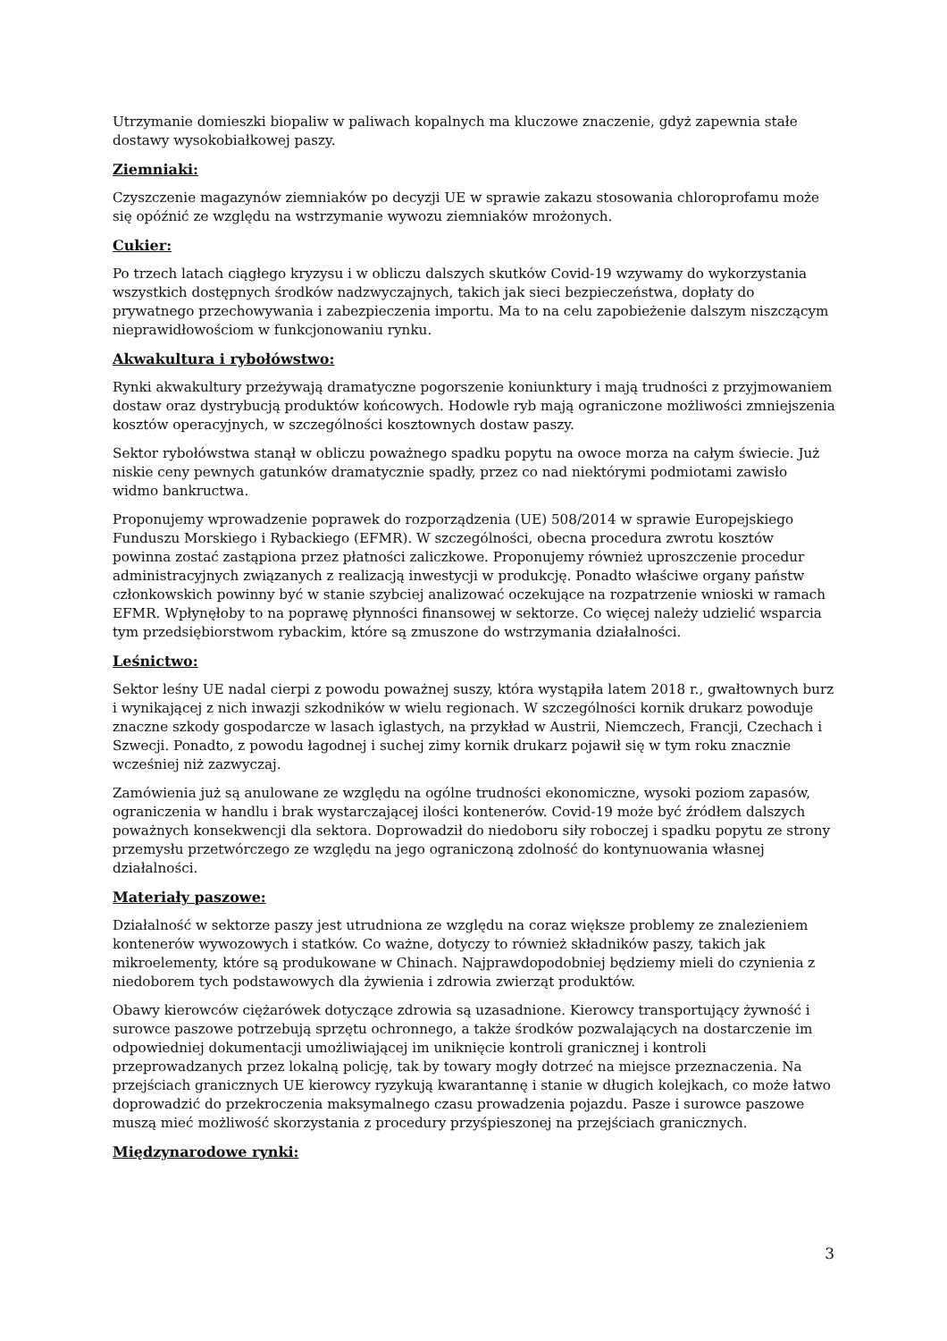Utrzymanie domieszki biopaliw w paliwach kopalnych ma kluczowe znaczenie, gdyż zapewnia stałe dostawy wysokobiałkowej paszy.
Ziemniaki:
Czyszczenie magazynów ziemniaków po decyzji UE w sprawie zakazu stosowania chloroprofamu może się opóźnić ze względu na wstrzymanie wywozu ziemniaków mrożonych.
Cukier:
Po trzech latach ciągłego kryzysu i w obliczu dalszych skutków Covid-19 wzywamy do wykorzystania wszystkich dostępnych środków nadzwyczajnych, takich jak sieci bezpieczeństwa, dopłaty do prywatnego przechowywania i zabezpieczenia importu. Ma to na celu zapobieżenie dalszym niszczącym nieprawidłowościom w funkcjonowaniu rynku.
Akwakultura i rybołówstwo:
Rynki akwakultury przeżywają dramatyczne pogorszenie koniunktury i mają trudności z przyjmowaniem dostaw oraz dystrybucją produktów końcowych. Hodowle ryb mają ograniczone możliwości zmniejszenia kosztów operacyjnych, w szczególności kosztownych dostaw paszy.
Sektor rybołówstwa stanął w obliczu poważnego spadku popytu na owoce morza na całym świecie. Już niskie ceny pewnych gatunków dramatycznie spadły, przez co nad niektórymi podmiotami zawisło widmo bankructwa.
Proponujemy wprowadzenie poprawek do rozporządzenia (UE) 508/2014 w sprawie Europejskiego Funduszu Morskiego i Rybackiego (EFMR). W szczególności, obecna procedura zwrotu kosztów powinna zostać zastąpiona przez płatności zaliczkowe. Proponujemy również uproszczenie procedur administracyjnych związanych z realizacją inwestycji w produkcję. Ponadto właściwe organy państw członkowskich powinny być w stanie szybciej analizować oczekujące na rozpatrzenie wnioski w ramach EFMR. Wpłynęłoby to na poprawę płynności finansowej w sektorze. Co więcej należy udzielić wsparcia tym przedsiębiorstwom rybackim, które są zmuszone do wstrzymania działalności.
Leśnictwo:
Sektor leśny UE nadal cierpi z powodu poważnej suszy, która wystąpiła latem 2018 r., gwałtownych burz i wynikającej z nich inwazji szkodników w wielu regionach. W szczególności kornik drukarz powoduje znaczne szkody gospodarcze w lasach iglastych, na przykład w Austrii, Niemczech, Francji, Czechach i Szwecji. Ponadto, z powodu łagodnej i suchej zimy kornik drukarz pojawił się w tym roku znacznie wcześniej niż zazwyczaj.
Zamówienia już są anulowane ze względu na ogólne trudności ekonomiczne, wysoki poziom zapasów, ograniczenia w handlu i brak wystarczającej ilości kontenerów. Covid-19 może być źródłem dalszych poważnych konsekwencji dla sektora. Doprowadził do niedoboru siły roboczej i spadku popytu ze strony przemysłu przetwórczego ze względu na jego ograniczoną zdolność do kontynuowania własnej działalności.
Materiały paszowe:
Działalność w sektorze paszy jest utrudniona ze względu na coraz większe problemy ze znalezieniem kontenerów wywozowych i statków. Co ważne, dotyczy to również składników paszy, takich jak mikroelementy, które są produkowane w Chinach. Najprawdopodobniej będziemy mieli do czynienia z niedoborem tych podstawowych dla żywienia i zdrowia zwierząt produktów.
Obawy kierowców ciężarówek dotyczące zdrowia są uzasadnione. Kierowcy transportujący żywność i surowce paszowe potrzebują sprzętu ochronnego, a także środków pozwalających na dostarczenie im odpowiedniej dokumentacji umożliwiającej im uniknięcie kontroli granicznej i kontroli przeprowadzanych przez lokalną policję, tak by towary mogły dotrzeć na miejsce przeznaczenia. Na przejściach granicznych UE kierowcy ryzykują kwarantannę i stanie w długich kolejkach, co może łatwo doprowadzić do przekroczenia maksymalnego czasu prowadzenia pojazdu. Pasze i surowce paszowe muszą mieć możliwość skorzystania z procedury przyśpieszonej na przejściach granicznych.
Międzynarodowe rynki:
3